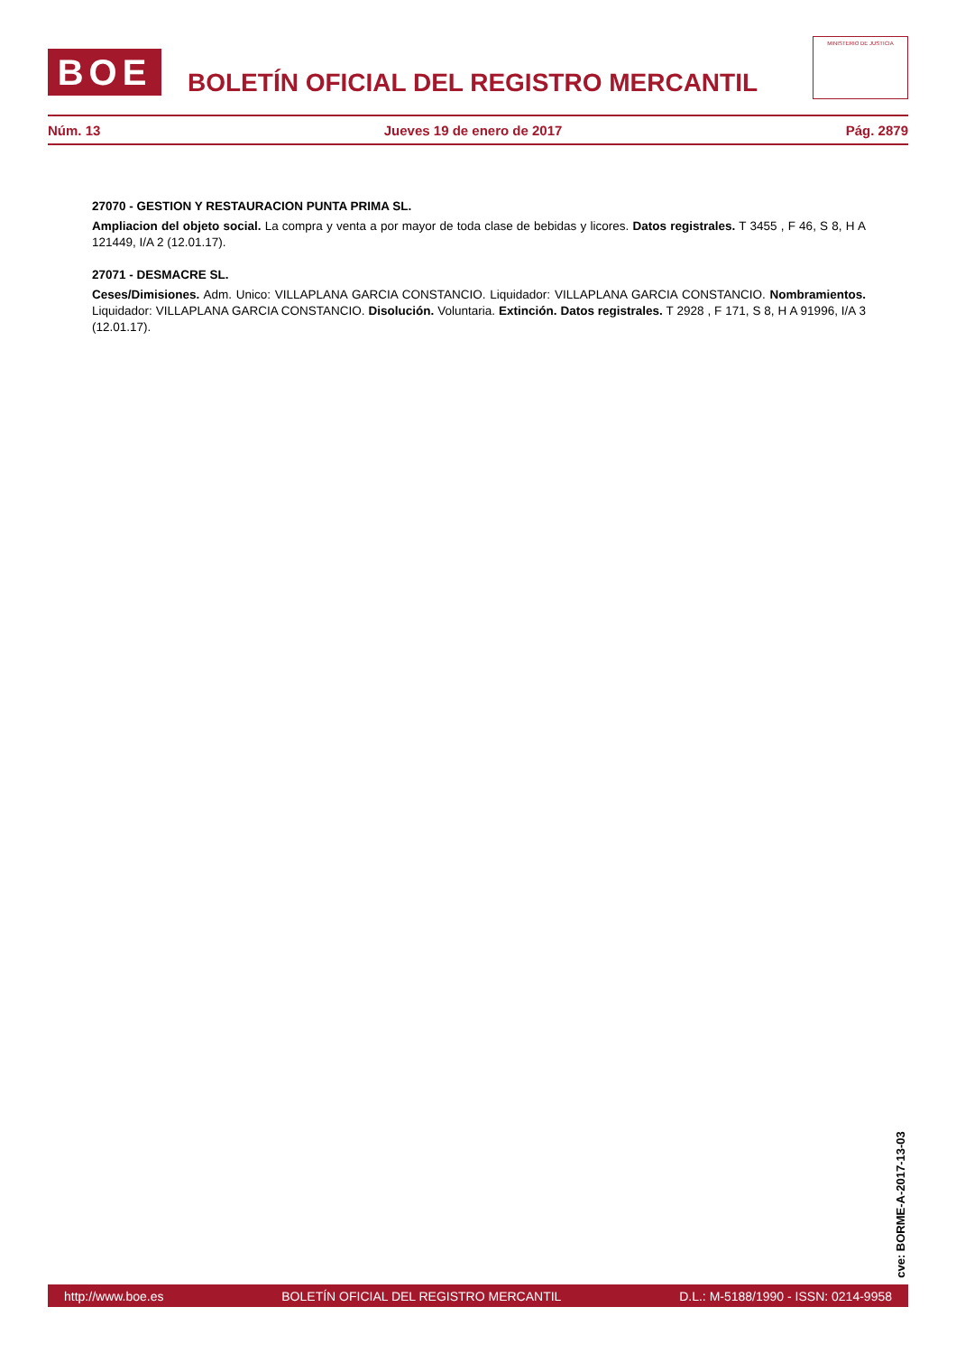BOE
BOLETÍN OFICIAL DEL REGISTRO MERCANTIL
MINISTERIO DE JUSTICIA
Núm. 13 Jueves 19 de enero de 2017 Pág. 2879
27070 - GESTION Y RESTAURACION PUNTA PRIMA SL.
Ampliacion del objeto social. La compra y venta a por mayor de toda clase de bebidas y licores. Datos registrales. T 3455 , F 46, S 8, H A 121449, I/A 2 (12.01.17).
27071 - DESMACRE SL.
Ceses/Dimisiones. Adm. Unico: VILLAPLANA GARCIA CONSTANCIO. Liquidador: VILLAPLANA GARCIA CONSTANCIO. Nombramientos. Liquidador: VILLAPLANA GARCIA CONSTANCIO. Disolución. Voluntaria. Extinción. Datos registrales. T 2928 , F 171, S 8, H A 91996, I/A 3 (12.01.17).
cve: BORME-A-2017-13-03
http://www.boe.es BOLETÍN OFICIAL DEL REGISTRO MERCANTIL D.L.: M-5188/1990 - ISSN: 0214-9958